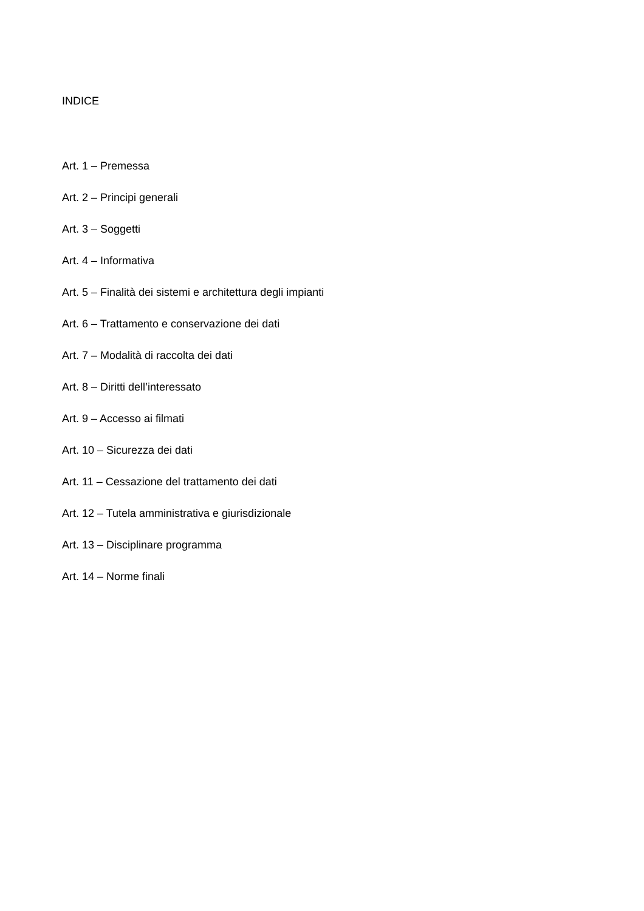INDICE
Art. 1 – Premessa
Art. 2 – Principi generali
Art. 3 – Soggetti
Art. 4 – Informativa
Art. 5 – Finalità dei sistemi e architettura degli impianti
Art. 6 – Trattamento e conservazione dei dati
Art. 7 – Modalità di raccolta dei dati
Art. 8 – Diritti dell’interessato
Art. 9 – Accesso ai filmati
Art. 10 – Sicurezza dei dati
Art. 11 – Cessazione del trattamento dei dati
Art. 12 – Tutela amministrativa e giurisdizionale
Art. 13 – Disciplinare programma
Art. 14 – Norme finali